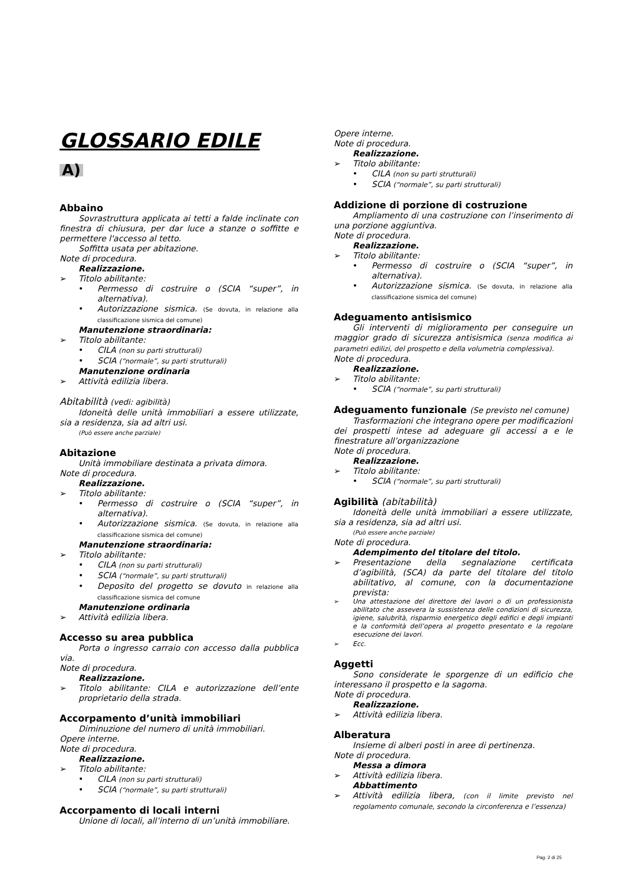GLOSSARIO EDILE
A)
Abbaino
Sovrastruttura applicata ai tetti a falde inclinate con finestra di chiusura, per dar luce a stanze o soffitte e permettere l'accesso al tetto.
Soffitta usata per abitazione.
Note di procedura.
Realizzazione.
Titolo abilitante:
• Permesso di costruire o (SCIA “super”, in alternativa).
• Autorizzazione sismica. (Se dovuta, in relazione alla classificazione sismica del comune)
Manutenzione straordinaria:
Titolo abilitante:
• CILA (non su parti strutturali)
• SCIA (“normale”, su parti strutturali)
Manutenzione ordinaria
Attività edilizia libera.
Abitabilità (vedi: agibilità)
Idoneità delle unità immobiliari a essere utilizzate, sia a residenza, sia ad altri usi.
(Può essere anche parziale)
Abitazione
Unità immobiliare destinata a privata dimora.
Note di procedura.
Realizzazione.
Titolo abilitante:
• Permesso di costruire o (SCIA “super”, in alternativa).
• Autorizzazione sismica. (Se dovuta, in relazione alla classificazione sismica del comune)
Manutenzione straordinaria:
Titolo abilitante:
• CILA (non su parti strutturali)
• SCIA (“normale”, su parti strutturali)
• Deposito del progetto se dovuto in relazione alla classificazione sismica del comune
Manutenzione ordinaria
Attività edilizia libera.
Accesso su area pubblica
Porta o ingresso carraio con accesso dalla pubblica via.
Note di procedura.
Realizzazione.
Titolo abilitante: CILA e autorizzazione dell’ente proprietario della strada.
Accorpamento d’unità immobiliari
Diminuzione del numero di unità immobiliari.
Opere interne.
Note di procedura.
Realizzazione.
Titolo abilitante:
• CILA (non su parti strutturali)
• SCIA (“normale”, su parti strutturali)
Accorpamento di locali interni
Unione di locali, all’interno di un’unità immobiliare.
Opere interne.
Note di procedura.
Realizzazione.
Titolo abilitante:
• CILA (non su parti strutturali)
• SCIA (“normale”, su parti strutturali)
Addizione di porzione di costruzione
Ampliamento di una costruzione con l’inserimento di una porzione aggiuntiva.
Note di procedura.
Realizzazione.
Titolo abilitante:
• Permesso di costruire o (SCIA “super”, in alternativa).
• Autorizzazione sismica. (Se dovuta, in relazione alla classificazione sismica del comune)
Adeguamento antisismico
Gli interventi di miglioramento per conseguire un maggior grado di sicurezza antisismica (senza modifica ai parametri edilizi, del prospetto e della volumetria complessiva).
Note di procedura.
Realizzazione.
Titolo abilitante:
• SCIA (“normale”, su parti strutturali)
Adeguamento funzionale (Se previsto nel comune)
Trasformazioni che integrano opere per modificazioni dei prospetti intese ad adeguare gli accessi a e le finestrature all’organizzazione
Note di procedura.
Realizzazione.
Titolo abilitante:
• SCIA (“normale”, su parti strutturali)
Agibilità (abitabilità)
Idoneità delle unità immobiliari a essere utilizzate, sia a residenza, sia ad altri usi.
(Può essere anche parziale)
Note di procedura.
Adempimento del titolare del titolo.
Presentazione della segnalazione certificata d’agibilità, (SCA) da parte del titolare del titolo abilitativo, al comune, con la documentazione prevista:
Una attestazione del direttore dei lavori o di un professionista abilitato che assevera la sussistenza delle condizioni di sicurezza, igiene, salubrità, risparmio energetico degli edifici e degli impianti e la conformità dell’opera al progetto presentato e la regolare esecuzione dei lavori.
Ecc.
Aggetti
Sono considerate le sporgenze di un edificio che interessano il prospetto e la sagoma.
Note di procedura.
Realizzazione.
Attività edilizia libera.
Alberatura
Insieme di alberi posti in aree di pertinenza.
Note di procedura.
Messa a dimora
Attività edilizia libera.
Abbattimento
Attività edilizia libera, (con il limite previsto nel regolamento comunale, secondo la circonferenza e l’essenza)
Pag. 2 di 25